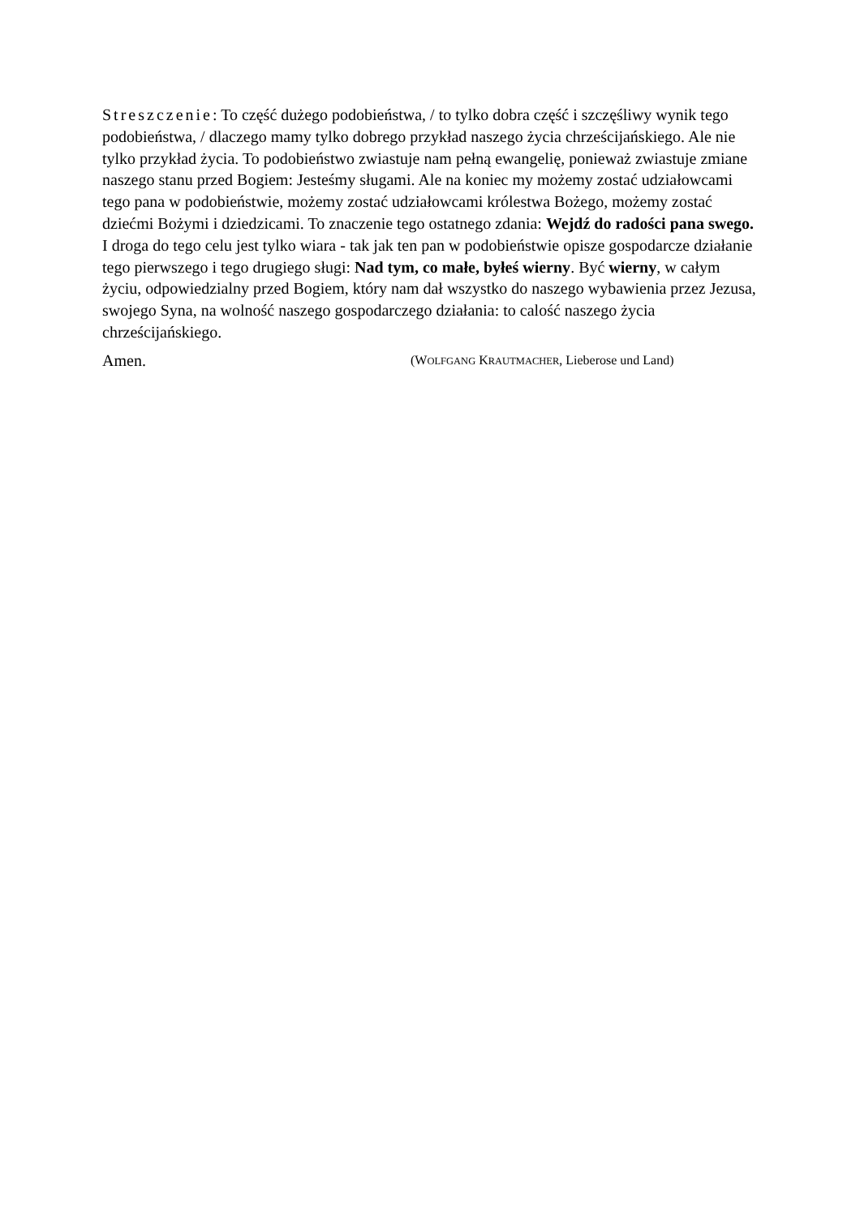Streszczenie: To część dużego podobieństwa, / to tylko dobra część i szczęśliwy wynik tego podobieństwa, / dlaczego mamy tylko dobrego przykład naszego życia chrześcijańskiego. Ale nie tylko przykład życia. To podobieństwo zwiastuje nam pełną ewangelię, ponieważ zwiastuje zmiane naszego stanu przed Bogiem: Jesteśmy sługami. Ale na koniec my możemy zostać udziałowcami tego pana w podobieństwie, możemy zostać udziałowcami królestwa Bożego, możemy zostać dziećmi Bożymi i dziedzicami. To znaczenie tego ostatnego zdania: Wejdź do radości pana swego. I droga do tego celu jest tylko wiara - tak jak ten pan w podobieństwie opisze gospodarcze działanie tego pierwszego i tego drugiego sługi: Nad tym, co małe, byłeś wierny. Być wierny, w całym życiu, odpowiedzialny przed Bogiem, który nam dał wszystko do naszego wybawienia przez Jezusa, swojego Syna, na wolność naszego gospodarczego działania: to calość naszego życia chrześcijańskiego.
Amen. (WOLFGANG KRAUTMACHER, Lieberose und Land)